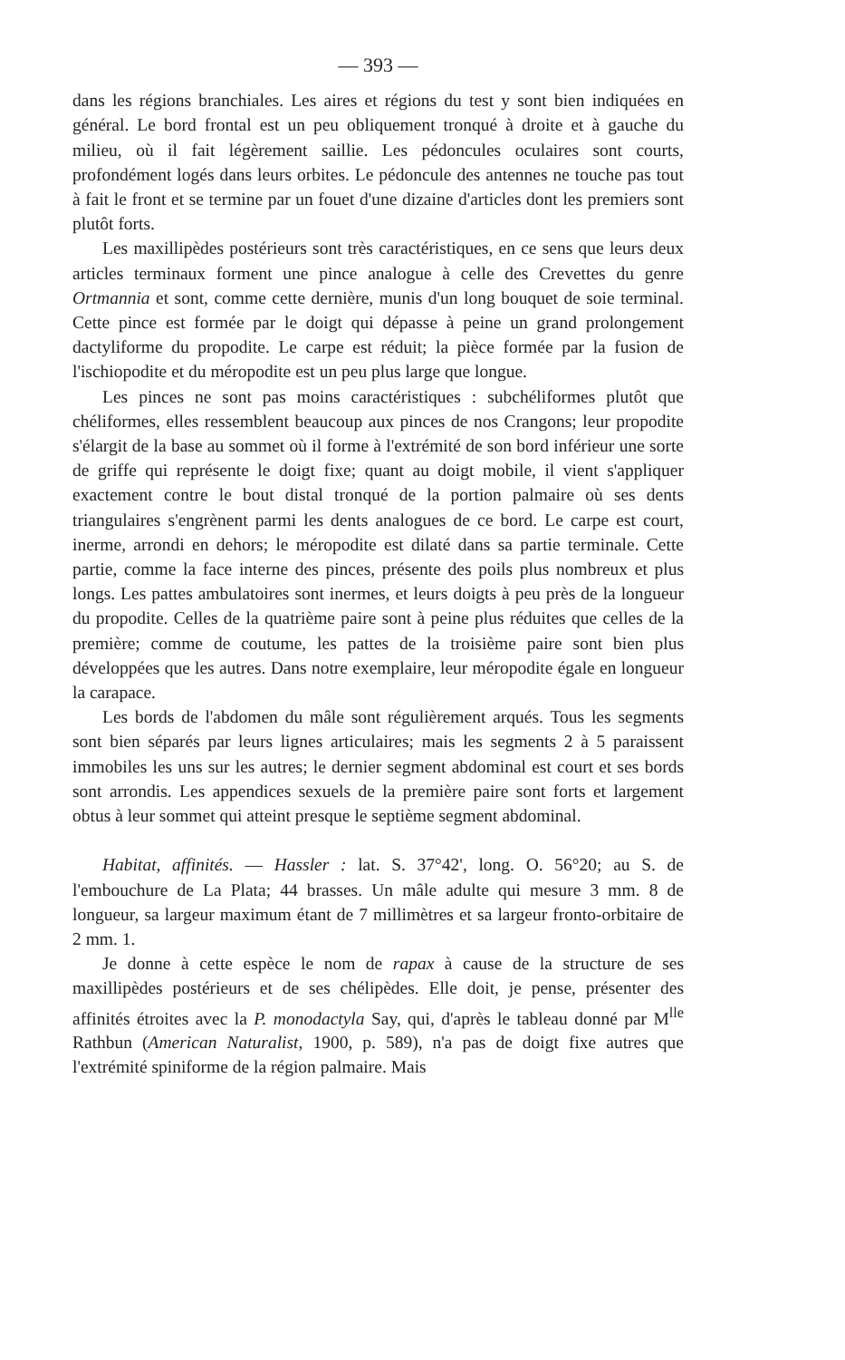— 393 —
dans les régions branchiales. Les aires et régions du test y sont bien indiquées en général. Le bord frontal est un peu obliquement tronqué à droite et à gauche du milieu, où il fait légèrement saillie. Les pédoncules oculaires sont courts, profondément logés dans leurs orbites. Le pédoncule des antennes ne touche pas tout à fait le front et se termine par un fouet d'une dizaine d'articles dont les premiers sont plutôt forts.
Les maxillipèdes postérieurs sont très caractéristiques, en ce sens que leurs deux articles terminaux forment une pince analogue à celle des Crevettes du genre Ortmannia et sont, comme cette dernière, munis d'un long bouquet de soie terminal. Cette pince est formée par le doigt qui dépasse à peine un grand prolongement dactyliforme du propodite. Le carpe est réduit; la pièce formée par la fusion de l'ischiopodite et du méropodite est un peu plus large que longue.
Les pinces ne sont pas moins caractéristiques : subchéliformes plutôt que chéliformes, elles ressemblent beaucoup aux pinces de nos Crangons; leur propodite s'élargit de la base au sommet où il forme à l'extrémité de son bord inférieur une sorte de griffe qui représente le doigt fixe; quant au doigt mobile, il vient s'appliquer exactement contre le bout distal tronqué de la portion palmaire où ses dents triangulaires s'engrènent parmi les dents analogues de ce bord. Le carpe est court, inerme, arrondi en dehors; le méropodite est dilaté dans sa partie terminale. Cette partie, comme la face interne des pinces, présente des poils plus nombreux et plus longs. Les pattes ambulatoires sont inermes, et leurs doigts à peu près de la longueur du propodite. Celles de la quatrième paire sont à peine plus réduites que celles de la première; comme de coutume, les pattes de la troisième paire sont bien plus développées que les autres. Dans notre exemplaire, leur méropodite égale en longueur la carapace.
Les bords de l'abdomen du mâle sont régulièrement arqués. Tous les segments sont bien séparés par leurs lignes articulaires; mais les segments 2 à 5 paraissent immobiles les uns sur les autres; le dernier segment abdominal est court et ses bords sont arrondis. Les appendices sexuels de la première paire sont forts et largement obtus à leur sommet qui atteint presque le septième segment abdominal.
Habitat, affinités. — Hassler : lat. S. 37°42', long. O. 56°20; au S. de l'embouchure de La Plata; 44 brasses. Un mâle adulte qui mesure 3 mm. 8 de longueur, sa largeur maximum étant de 7 millimètres et sa largeur fronto-orbitaire de 2 mm. 1.
Je donne à cette espèce le nom de rapax à cause de la structure de ses maxillipèdes postérieurs et de ses chélipèdes. Elle doit, je pense, présenter des affinités étroites avec la P. monodactyla Say, qui, d'après le tableau donné par M<sup>lle</sup> Rathbun (American Naturalist, 1900, p. 589), n'a pas de doigt fixe autres que l'extrémité spiniforme de la région palmaire. Mais